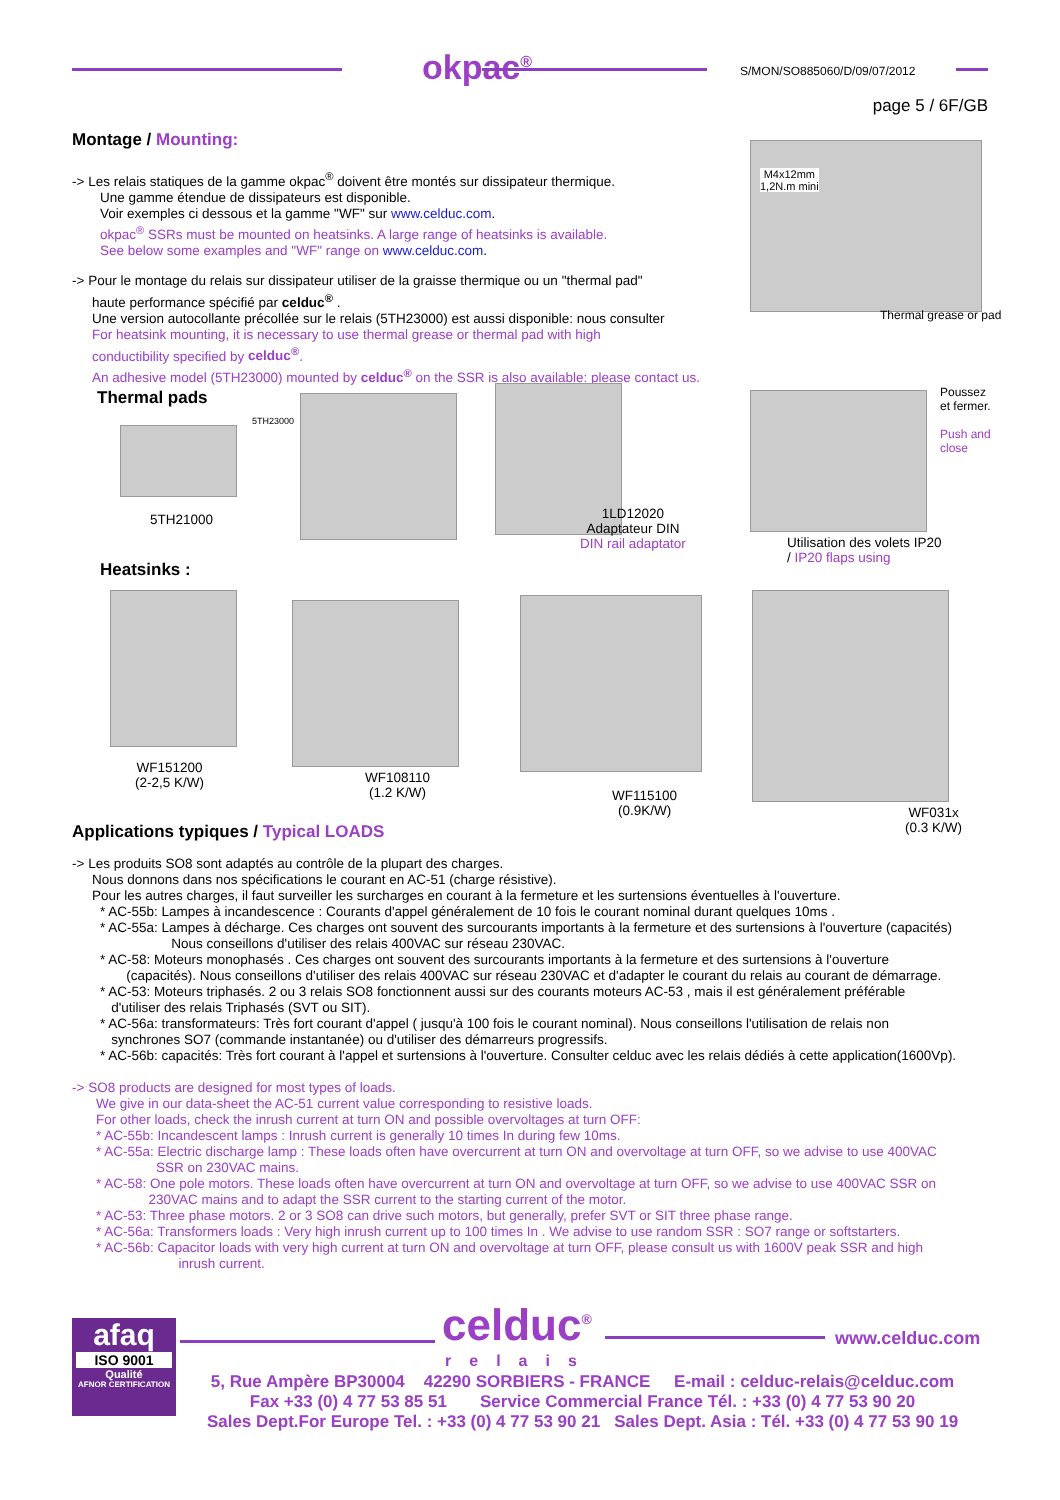okpac<sup>®</sup> S/MON/SO885060/D/09/07/2012
page 5 / 6F/GB
Montage / Mounting:
-> Les relais statiques de la gamme okpac<sup>®</sup> doivent être montés sur dissipateur thermique.
Une gamme étendue de dissipateurs est disponible.
Voir exemples ci dessous et la gamme "WF" sur www.celduc.com.
okpac<sup>®</sup> SSRs must be mounted on heatsinks. A large range of heatsinks is available.
See below some examples and "WF" range on www.celduc.com.
-> Pour le montage du relais sur dissipateur utiliser de la graisse thermique ou un "thermal pad"
haute performance spécifié par celduc<sup>®</sup> .
Une version autocollante précollée sur le relais (5TH23000) est aussi disponible: nous consulter
For heatsink mounting, it is necessary to use thermal grease or thermal pad with high
conductibility specified by celduc<sup>®</sup>.
An adhesive model (5TH23000) mounted by celduc<sup>®</sup> on the SSR is also available: please contact us.
M4x12mm
1,2N.m mini
Thermal grease or pad
Thermal pads
5TH21000
5TH23000
1LD12020
Adaptateur DIN
DIN rail adaptator
Poussez
et fermer.
Push and
close
Utilisation des volets IP20
/ IP20 flaps using
Heatsinks :
WF151200
(2-2,5 K/W)
WF108110
(1.2 K/W)
WF115100
(0.9K/W)
WF031x
(0.3 K/W)
Applications typiques / Typical LOADS
-> Les produits SO8 sont adaptés au contrôle de la plupart des charges.
Nous donnons dans nos spécifications le courant en AC-51 (charge résistive).
Pour les autres charges, il faut surveiller les surcharges en courant à la fermeture et les surtensions éventuelles à l'ouverture.
* AC-55b: Lampes à incandescence : Courants d'appel généralement de 10 fois le courant nominal durant quelques 10ms .
* AC-55a: Lampes à décharge. Ces charges ont souvent des surcourants importants à la fermeture et des surtensions à l'ouverture (capacités)
Nous conseillons d'utiliser des relais 400VAC sur réseau 230VAC.
* AC-58: Moteurs monophasés . Ces charges ont souvent des surcourants importants à la fermeture et des surtensions à l'ouverture
(capacités). Nous conseillons d'utiliser des relais 400VAC sur réseau 230VAC et d'adapter le courant du relais au courant de démarrage.
* AC-53: Moteurs triphasés. 2 ou 3 relais SO8 fonctionnent aussi sur des courants moteurs AC-53 , mais il est généralement préférable
d'utiliser des relais Triphasés (SVT ou SIT).
* AC-56a: transformateurs: Très fort courant d'appel ( jusqu'à 100 fois le courant nominal). Nous conseillons l'utilisation de relais non
synchrones SO7 (commande instantanée) ou d'utiliser des démarreurs progressifs.
* AC-56b: capacités: Très fort courant à l'appel et surtensions à l'ouverture. Consulter celduc avec les relais dédiés à cette application(1600Vp).
-> SO8 products are designed for most types of loads.
We give in our data-sheet the AC-51 current value corresponding to resistive loads.
For other loads, check the inrush current at turn ON and possible overvoltages at turn OFF:
* AC-55b: Incandescent lamps : Inrush current is generally 10 times In during few 10ms.
* AC-55a: Electric discharge lamp : These loads often have overcurrent at turn ON and overvoltage at turn OFF, so we advise to use 400VAC
SSR on 230VAC mains.
* AC-58: One pole motors. These loads often have overcurrent at turn ON and overvoltage at turn OFF, so we advise to use 400VAC SSR on
230VAC mains and to adapt the SSR current to the starting current of the motor.
* AC-53: Three phase motors. 2 or 3 SO8 can drive such motors, but generally, prefer SVT or SIT three phase range.
* AC-56a: Transformers loads : Very high inrush current up to 100 times In . We advise to use random SSR : SO7 range or softstarters.
* AC-56b: Capacitor loads with very high current at turn ON and overvoltage at turn OFF, please consult us with 1600V peak SSR and high
inrush current.
afaq
ISO 9001
Qualité
AFNOR CERTIFICATION
celduc<sup>®</sup>
relais
www.celduc.com
5, Rue Ampère BP30004 42290 SORBIERS - FRANCE E-mail : celduc-relais@celduc.com
Fax +33 (0) 4 77 53 85 51 Service Commercial France Tél. : +33 (0) 4 77 53 90 20
Sales Dept.For Europe Tel. : +33 (0) 4 77 53 90 21 Sales Dept. Asia : Tél. +33 (0) 4 77 53 90 19